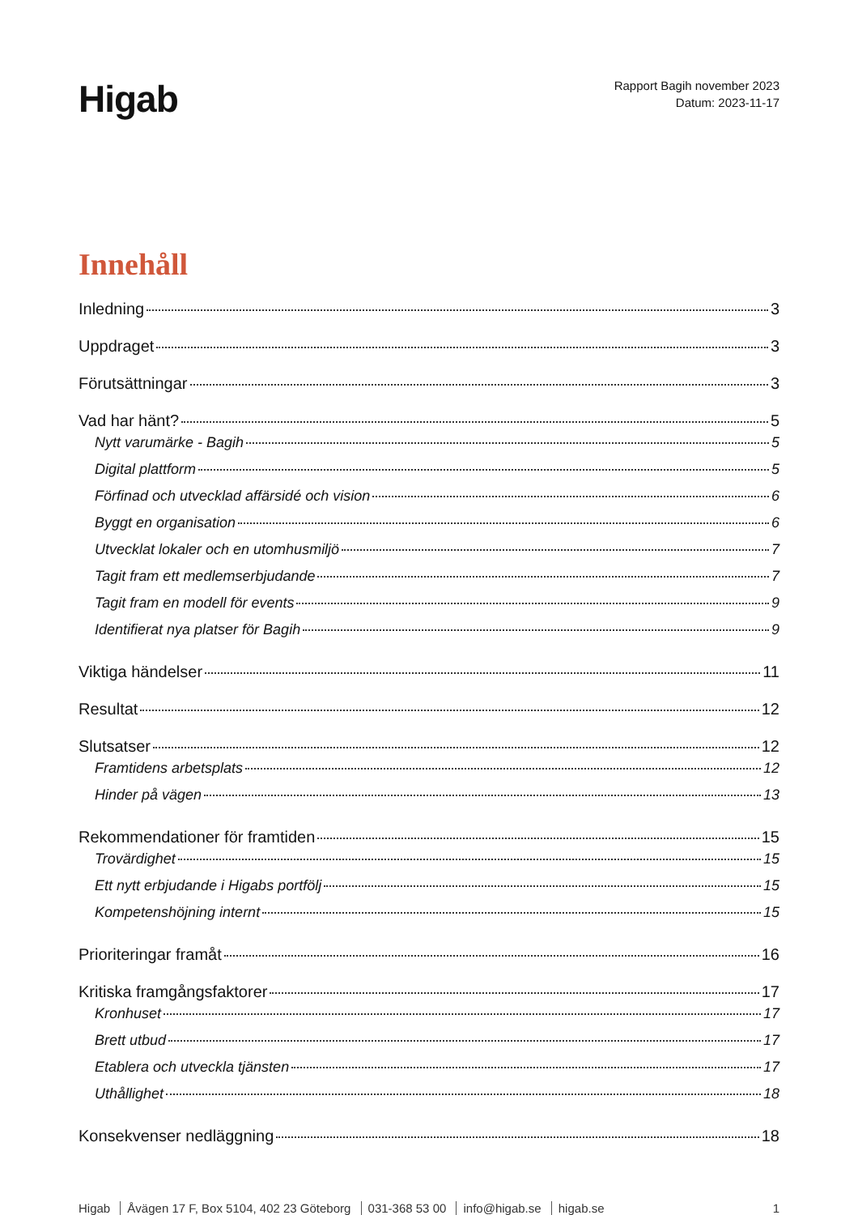Higab
Rapport Bagih november 2023
Datum: 2023-11-17
Innehåll
Inledning 3
Uppdraget 3
Förutsättningar 3
Vad har hänt? 5
Nytt varumärke - Bagih 5
Digital plattform 5
Förfinad och utvecklad affärsidé och vision 6
Byggt en organisation 6
Utvecklat lokaler och en utomhusmiljö 7
Tagit fram ett medlemserbjudande 7
Tagit fram en modell för events 9
Identifierat nya platser för Bagih 9
Viktiga händelser 11
Resultat 12
Slutsatser 12
Framtidens arbetsplats 12
Hinder på vägen 13
Rekommendationer för framtiden 15
Trovärdighet 15
Ett nytt erbjudande i Higabs portfölj 15
Kompetenshöjning internt 15
Prioriteringar framåt 16
Kritiska framgångsfaktorer 17
Kronhuset 17
Brett utbud 17
Etablera och utveckla tjänsten 17
Uthållighet 18
Konsekvenser nedläggning 18
Higab Åvägen 17 F, Box 5104, 402 23 Göteborg 031-368 53 00 info@higab.se higab.se
1